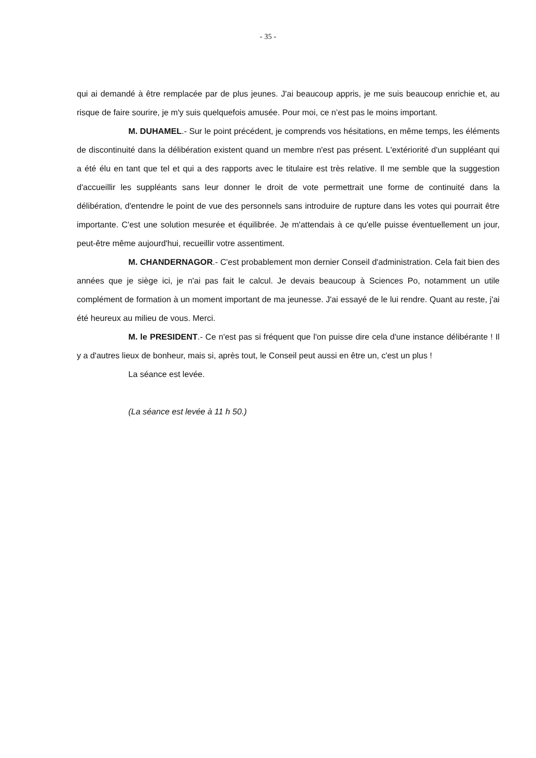- 35 -
qui ai demandé à être remplacée par de plus jeunes. J'ai beaucoup appris, je me suis beaucoup enrichie et, au risque de faire sourire, je m'y suis quelquefois amusée. Pour moi, ce n’est pas le moins important.
M. DUHAMEL.- Sur le point précédent, je comprends vos hésitations, en même temps, les éléments de discontinuité dans la délibération existent quand un membre n'est pas présent. L'extériorité d'un suppléant qui a été élu en tant que tel et qui a des rapports avec le titulaire est très relative. Il me semble que la suggestion d'accueillir les suppléants sans leur donner le droit de vote permettrait une forme de continuité dans la délibération, d'entendre le point de vue des personnels sans introduire de rupture dans les votes qui pourrait être importante. C'est une solution mesurée et équilibrée. Je m'attendais à ce qu'elle puisse éventuellement un jour, peut-être même aujourd'hui, recueillir votre assentiment.
M. CHANDERNAGOR.- C'est probablement mon dernier Conseil d'administration. Cela fait bien des années que je siège ici, je n'ai pas fait le calcul. Je devais beaucoup à Sciences Po, notamment un utile complément de formation à un moment important de ma jeunesse. J'ai essayé de le lui rendre. Quant au reste, j'ai été heureux au milieu de vous. Merci.
M. le PRESIDENT.- Ce n'est pas si fréquent que l'on puisse dire cela d'une instance délibérante ! Il y a d'autres lieux de bonheur, mais si, après tout, le Conseil peut aussi en être un, c'est un plus !
La séance est levée.
(La séance est levée à 11 h 50.)